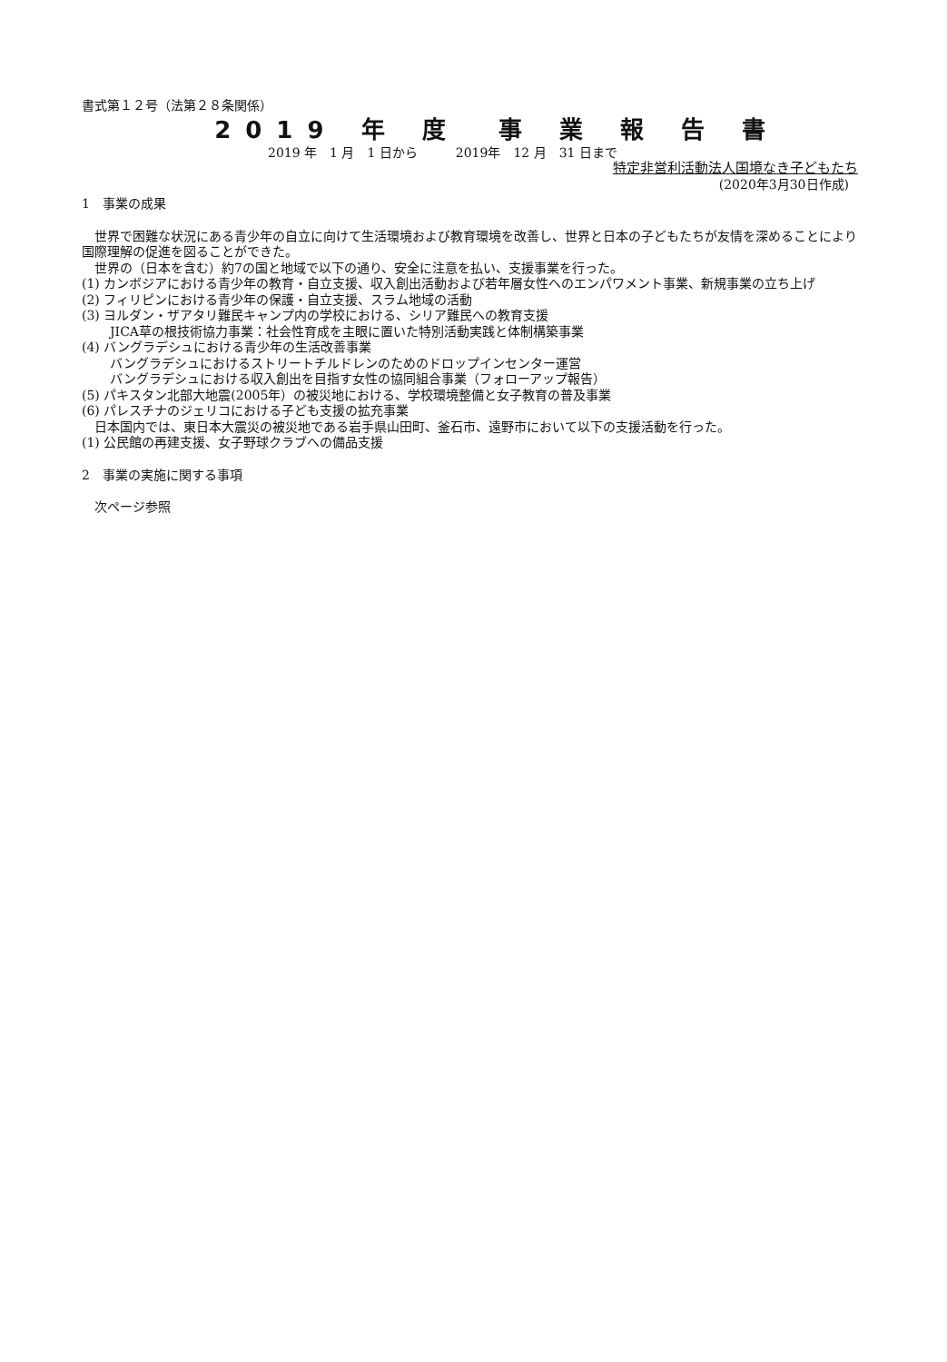書式第１２号（法第２８条関係）
2019 年 度　事 業 報 告 書
2019 年　1 月　1 日から　　　2019年　12 月　31 日まで
特定非営利活動法人国境なき子どもたち
(2020年3月30日作成)
1　事業の成果
　世界で困難な状況にある青少年の自立に向けて生活環境および教育環境を改善し、世界と日本の子どもたちが友情を深めることにより国際理解の促進を図ることができた。
　世界の（日本を含む）約7の国と地域で以下の通り、安全に注意を払い、支援事業を行った。
(1) カンボジアにおける青少年の教育・自立支援、収入創出活動および若年層女性へのエンパワメント事業、新規事業の立ち上げ
(2) フィリピンにおける青少年の保護・自立支援、スラム地域の活動
(3) ヨルダン・ザアタリ難民キャンプ内の学校における、シリア難民への教育支援
JICA草の根技術協力事業：社会性育成を主眼に置いた特別活動実践と体制構築事業
(4) バングラデシュにおける青少年の生活改善事業
バングラデシュにおけるストリートチルドレンのためのドロップインセンター運営
バングラデシュにおける収入創出を目指す女性の協同組合事業（フォローアップ報告）
(5) パキスタン北部大地震(2005年）の被災地における、学校環境整備と女子教育の普及事業
(6) パレスチナのジェリコにおける子ども支援の拡充事業
　日本国内では、東日本大震災の被災地である岩手県山田町、釜石市、遠野市において以下の支援活動を行った。
(1) 公民館の再建支援、女子野球クラブへの備品支援
2　事業の実施に関する事項
　次ページ参照